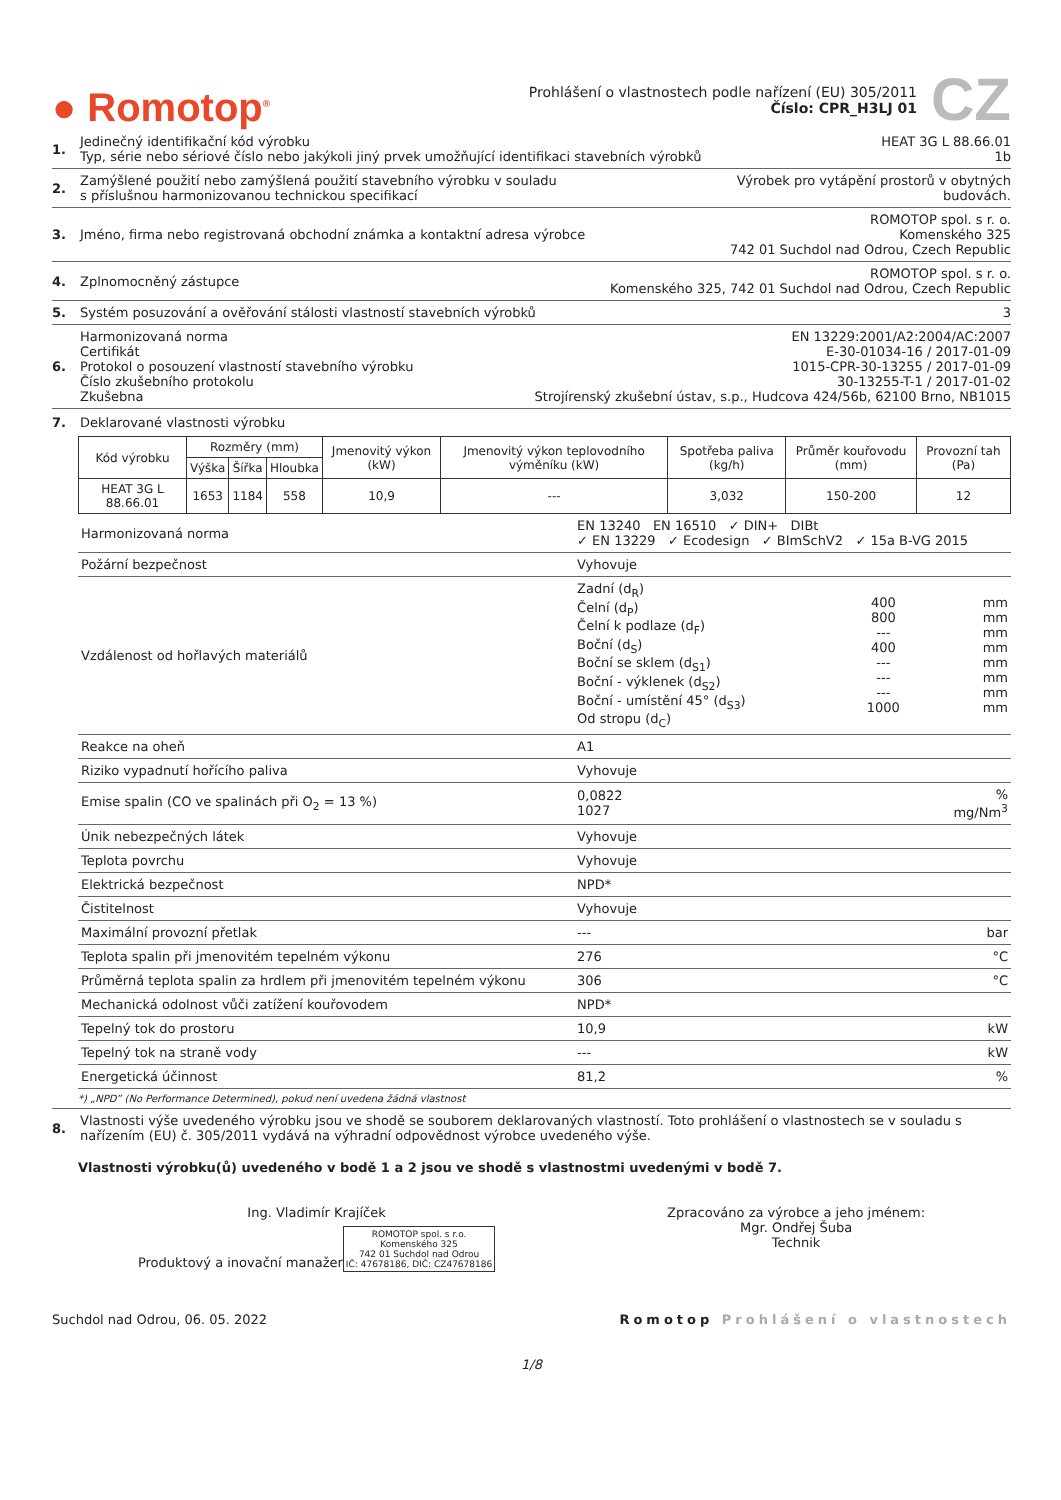● Romotop<sup>®</sup>
Prohlášení o vlastnostech podle nařízení (EU) 305/2011
Číslo: CPR_H3LJ 01
CZ
1. Jedinečný identifikační kód výrobku
Typ, série nebo sériové číslo nebo jakýkoli jiný prvek umožňující identifikaci stavebních výrobků
HEAT 3G L 88.66.01
1b
2. Zamýšlené použití nebo zamýšlená použití stavebního výrobku v souladu
s příslušnou harmonizovanou technickou specifikací
Výrobek pro vytápění prostorů v obytných
budovách.
3. Jméno, firma nebo registrovaná obchodní známka a kontaktní adresa výrobce
ROMOTOP spol. s r. o.
Komenského 325
742 01 Suchdol nad Odrou, Czech Republic
4. Zplnomocněný zástupce ROMOTOP spol. s r. o.
Komenského 325, 742 01 Suchdol nad Odrou, Czech Republic
5. Systém posuzování a ověřování stálosti vlastností stavebních výrobků
3
6. Harmonizovaná norma
Certifikát
Protokol o posouzení vlastností stavebního výrobku
Číslo zkušebního protokolu
Zkušebna
EN 13229:2001/A2:2004/AC:2007
E-30-01034-16 / 2017-01-09
1015-CPR-30-13255 / 2017-01-09
30-13255-T-1 / 2017-01-02
Strojírenský zkušební ústav, s.p., Hudcova 424/56b, 62100 Brno, NB1015
7. Deklarované vlastnosti výrobku
| Kód výrobku | Rozměry (mm) | | | Jmenovitý výkon (kW) | Jmenovitý výkon teplovodního výměníku (kW) | Spotřeba paliva (kg/h) | Průměr kouřovodu (mm) | Provozní tah (Pa) |
| --- | --- | --- | --- | --- | --- | --- | --- | --- |
| | Výška | Šířka | Hloubka | | | | | |
| HEAT 3G L 88.66.01 | 1653 | 1184 | 558 | 10,9 | --- | 3,032 | 150-200 | 12 |
| Harmonizovaná norma | EN 13240 EN 16510 ✓ DIN+ DIBt ✓ EN 13229 ✓ Ecodesign ✓ BImSchV2 ✓ 15a B-VG 2015 | | |
| Požární bezpečnost | Vyhovuje | | |
| Vzdálenost od hořlavých materiálů | Zadní (d<sub>R</sub>) Čelní (d<sub>P</sub>) Čelní k podlaze (d<sub>F</sub>) Boční (d<sub>S</sub>) Boční se sklem (d<sub>S1</sub>) Boční - výklenek (d<sub>S2</sub>) Boční - umístění 45° (d<sub>S3</sub>) Od stropu (d<sub>C</sub>) | 400 800 --- 400 --- --- --- 1000 | mm mm mm mm mm mm mm mm |
| Reakce na oheň | A1 | | |
| Riziko vypadnutí hořícího paliva | Vyhovuje | | |
| Emise spalin (CO ve spalinách při O<sub>2</sub> = 13 %) | 0,0822 1027 | | % mg/Nm<sup>3</sup> |
| Únik nebezpečných látek | Vyhovuje | | |
| Teplota povrchu | Vyhovuje | | |
| Elektrická bezpečnost | NPD* | | |
| Čistitelnost | Vyhovuje | | |
| Maximální provozní přetlak | --- | | bar |
| Teplota spalin při jmenovitém tepelném výkonu | 276 | | °C |
| Průměrná teplota spalin za hrdlem při jmenovitém tepelném výkonu | 306 | | °C |
| Mechanická odolnost vůči zatížení kouřovodem | NPD* | | |
| Tepelný tok do prostoru | 10,9 | | kW |
| Tepelný tok na straně vody | --- | | kW |
| Energetická účinnost | 81,2 | | % |
*) „NPD” (No Performance Determined), pokud není uvedena žádná vlastnost
8. Vlastnosti výše uvedeného výrobku jsou ve shodě se souborem deklarovaných vlastností. Toto prohlášení o vlastnostech se v souladu s nařízením (EU) č. 305/2011 vydává na výhradní odpovědnost výrobce uvedeného výše.
Vlastnosti výrobku(ů) uvedeného v bodě 1 a 2 jsou ve shodě s vlastnostmi uvedenými v bodě 7.
Ing. Vladimír Krajíček
Produktový a inovační manažer
ROMOTOP spol. s r.o.
Komenského 325
742 01 Suchdol nad Odrou
IČ: 47678186, DIČ: CZ47678186
Zpracováno za výrobce a jeho jménem:
Mgr. Ondřej Šuba
Technik
Suchdol nad Odrou, 06. 05. 2022
Romotop Prohlášení o vlastnostech
1/8